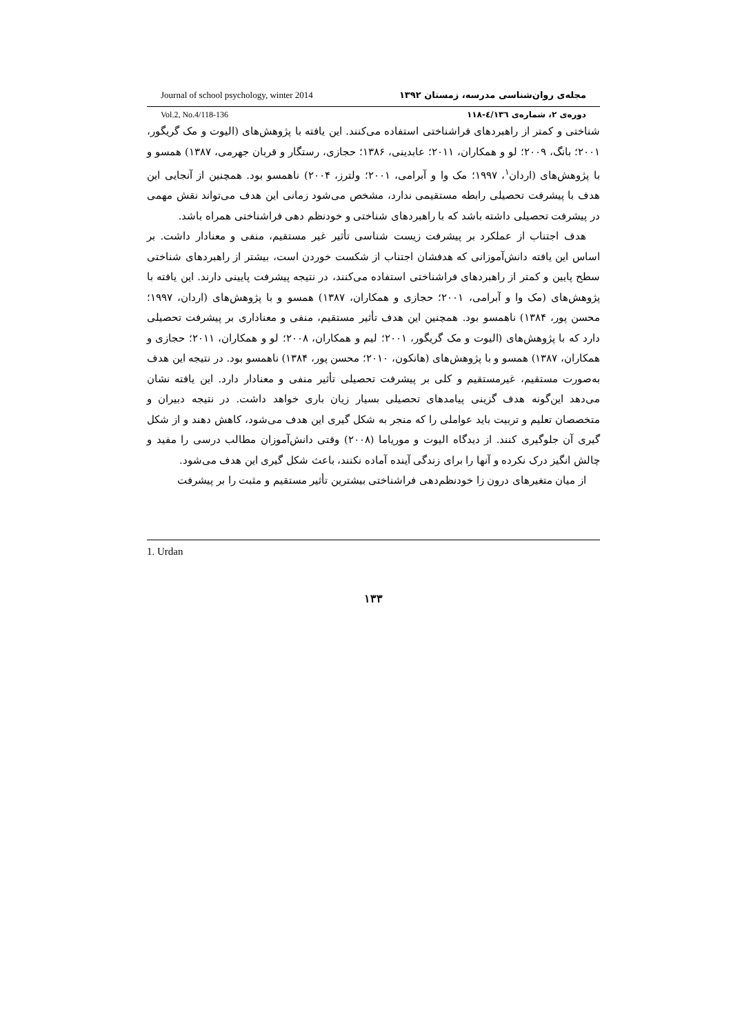Journal of school psychology, winter 2014 مجله‌ی روان‌شناسی مدرسه، زمستان ۱۳۹۲
Vol.2, No.4/118-136 دوره‌ی ۲، شماره‌ی ٤/۱۳٦-۱۱۸
شناختی و کمتر از راهبردهای فراشناختی استفاده می‌کنند. این یافته با پژوهش‌های (الیوت و مک گریگور، ۲۰۰۱؛ بانگ، ۲۰۰۹؛ لو و همکاران، ۲۰۱۱؛ عابدینی، ۱۳۸۶؛ حجازی، رستگار و قربان جهرمی، ۱۳۸۷) همسو و با پژوهش‌های (اردان<sup>۱</sup>، ۱۹۹۷؛ مک وا و آبرامی، ۲۰۰۱؛ ولترز، ۲۰۰۴) ناهمسو بود. همچنین از آنجایی این هدف با پیشرفت تحصیلی رابطه مستقیمی ندارد، مشخص می‌شود زمانی این هدف می‌تواند نقش مهمی در پیشرفت تحصیلی داشته باشد که با راهبردهای شناختی و خودنظم دهی فراشناختی همراه باشد.
هدف اجتناب از عملکرد بر پیشرفت زیست شناسی تأثیر غیر مستقیم، منفی و معنادار داشت. بر اساس این یافته دانش‌آموزانی که هدفشان اجتناب از شکست خوردن است، بیشتر از راهبردهای شناختی سطح پایین و کمتر از راهبردهای فراشناختی استفاده می‌کنند، در نتیجه پیشرفت پایینی دارند. این یافته با پژوهش‌های (مک وا و آبرامی، ۲۰۰۱؛ حجازی و همکاران، ۱۳۸۷) همسو و با پژوهش‌های (اردان، ۱۹۹۷؛ محسن پور، ۱۳۸۴) ناهمسو بود. همچنین این هدف تأثیر مستقیم، منفی و معناداری بر پیشرفت تحصیلی دارد که با پژوهش‌های (الیوت و مک گریگور، ۲۰۰۱؛ لیم و همکاران، ۲۰۰۸؛ لو و همکاران، ۲۰۱۱؛ حجازی و همکاران، ۱۳۸۷) همسو و با پژوهش‌های (هانکون، ۲۰۱۰؛ محسن پور، ۱۳۸۴) ناهمسو بود. در نتیجه این هدف به‌صورت مستقیم، غیرمستقیم و کلی بر پیشرفت تحصیلی تأثیر منفی و معنادار دارد. این یافته نشان می‌دهد این‌گونه هدف گزینی پیامدهای تحصیلی بسیار زیان باری خواهد داشت. در نتیجه دبیران و متخصصان تعلیم و تربیت باید عواملی را که منجر به شکل گیری این هدف می‌شود، کاهش دهند و از شکل گیری آن جلوگیری کنند. از دیدگاه الیوت و موریاما (۲۰۰۸) وقتی دانش‌آموزان مطالب درسی را مفید و چالش انگیز درک نکرده و آنها را برای زندگی آینده آماده نکنند، باعث شکل گیری این هدف می‌شود.
از میان متغیرهای درون زا خودنظم‌دهی فراشناختی بیشترین تأثیر مستقیم و مثبت را بر پیشرفت
1. Urdan
۱۳۳